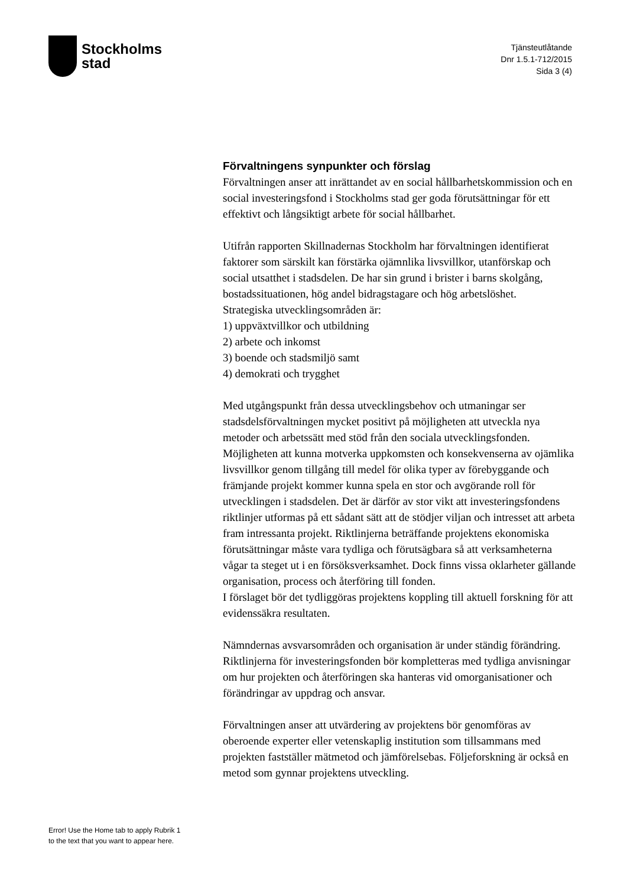Stockholms
stad
Tjänsteutlåtande
Dnr 1.5.1-712/2015
Sida 3 (4)
Förvaltningens synpunkter och förslag
Förvaltningen anser att inrättandet av en social hållbarhetskommission och en social investeringsfond i Stockholms stad ger goda förutsättningar för ett effektivt och långsiktigt arbete för social hållbarhet.
Utifrån rapporten Skillnadernas Stockholm har förvaltningen identifierat faktorer som särskilt kan förstärka ojämnlika livsvillkor, utanförskap och social utsatthet i stadsdelen. De har sin grund i brister i barns skolgång, bostadssituationen, hög andel bidragstagare och hög arbetslöshet.
Strategiska utvecklingsområden är:
1) uppväxtvillkor och utbildning
2) arbete och inkomst
3) boende och stadsmiljö samt
4) demokrati och trygghet
Med utgångspunkt från dessa utvecklingsbehov och utmaningar ser stadsdelsförvaltningen mycket positivt på möjligheten att utveckla nya metoder och arbetssätt med stöd från den sociala utvecklingsfonden. Möjligheten att kunna motverka uppkomsten och konsekvenserna av ojämlika livsvillkor genom tillgång till medel för olika typer av förebyggande och främjande projekt kommer kunna spela en stor och avgörande roll för utvecklingen i stadsdelen. Det är därför av stor vikt att investeringsfondens riktlinjer utformas på ett sådant sätt att de stödjer viljan och intresset att arbeta fram intressanta projekt. Riktlinjerna beträffande projektens ekonomiska förutsättningar måste vara tydliga och förutsägbara så att verksamheterna vågar ta steget ut i en försöksverksamhet. Dock finns vissa oklarheter gällande organisation, process och återföring till fonden.
I förslaget bör det tydliggöras projektens koppling till aktuell forskning för att evidenssäkra resultaten.
Nämndernas avsvarsområden och organisation är under ständig förändring. Riktlinjerna för investeringsfonden bör kompletteras med tydliga anvisningar om hur projekten och återföringen ska hanteras vid omorganisationer och förändringar av uppdrag och ansvar.
Förvaltningen anser att utvärdering av projektens bör genomföras av oberoende experter eller vetenskaplig institution som tillsammans med projekten fastställer mätmetod och jämförelsebas. Följeforskning är också en metod som gynnar projektens utveckling.
Error! Use the Home tab to apply Rubrik 1
to the text that you want to appear here.